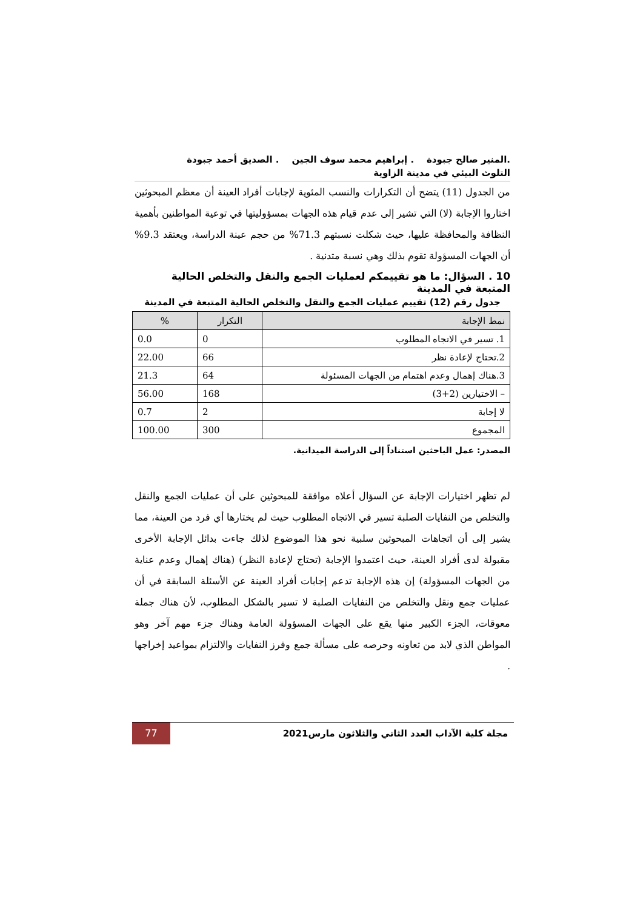.المنير صالح جبودة . إبراهيم محمد سوف الجين . الصديق أحمد جبودة
التلوث البيئي في مدينة الزاوية
من الجدول (11) يتضح أن التكرارات والنسب المئوية لإجابات أفراد العينة أن معظم المبحوثين اختاروا الإجابة (لا) التي تشير إلى عدم قيام هذه الجهات بمسؤوليتها في توعية المواطنين بأهمية النظافة والمحافظة عليها، حيث شكلت نسبتهم 71.3% من حجم عينة الدراسة، ويعتقد 9.3% أن الجهات المسؤولة تقوم بذلك وهي نسبة متدنية .
10 . السؤال: ما هو تقييمكم لعمليات الجمع والنقل والتخلص الحالية المتبعة في المدينة
جدول رقم (12) تقييم عمليات الجمع والنقل والتخلص الحالية المتبعة في المدينة
| نمط الإجابة | التكرار | % |
| --- | --- | --- |
| 1. تسير في الاتجاه المطلوب | 0 | 0.0 |
| 2.تحتاج لإعادة نظر | 66 | 22.00 |
| 3.هناك إهمال وعدم اهتمام من الجهات المسئولة | 64 | 21.3 |
| – الاختيارين (2+3) | 168 | 56.00 |
| لا إجابة | 2 | 0.7 |
| المجموع | 300 | 100.00 |
المصدر: عمل الباحثين استناداً إلى الدراسة الميدانية.
لم تظهر اختيارات الإجابة عن السؤال أعلاه موافقة للمبحوثين على أن عمليات الجمع والنقل والتخلص من النفايات الصلبة تسير في الاتجاه المطلوب حيث لم يختارها أي فرد من العينة، مما يشير إلى أن اتجاهات المبحوثين سلبية نحو هذا الموضوع لذلك جاءت بدائل الإجابة الأخرى مقبولة لدى أفراد العينة، حيث اعتمدوا الإجابة (تحتاج لإعادة النظر) (هناك إهمال وعدم عناية من الجهات المسؤولة) إن هذه الإجابة تدعم إجابات أفراد العينة عن الأسئلة السابقة في أن عمليات جمع ونقل والتخلص من النفايات الصلبة لا تسير بالشكل المطلوب، لأن هناك جملة معوقات، الجزء الكبير منها يقع على الجهات المسؤولة العامة وهناك جزء مهم آخر وهو المواطن الذي لابد من تعاونه وحرصه على مسألة جمع وفرز النفايات والالتزام بمواعيد إخراجها .
مجلة كلية الآداب العدد الثاني والثلاثون مارس2021
77